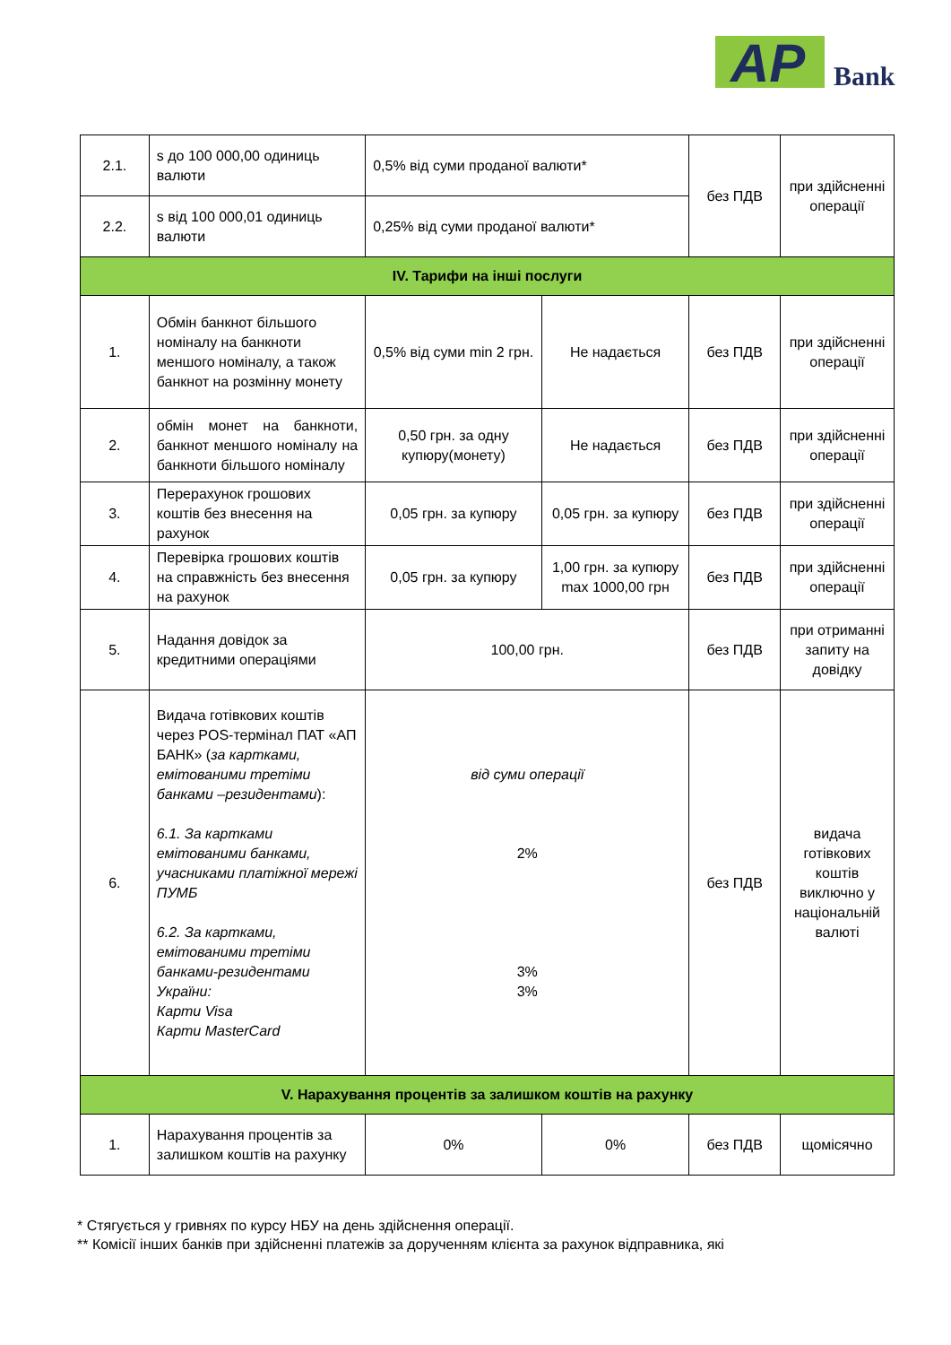AP Bank
| 2.1. | s до 100 000,00 одиниць валюти | 0,5% від суми проданої валюти* | | без ПДВ | при здійсненні операції |
| 2.2. | s від 100 000,01 одиниць валюти | 0,25% від суми проданої валюти* | | | |
| IV. Тарифи на інші послуги | | | | | |
| 1. | Обмін банкнот більшого номіналу на банкноти меншого номіналу, а також банкнот на розмінну монету | 0,5% від суми min 2 грн. | Не надається | без ПДВ | при здійсненні операції |
| 2. | обмін монет на банкноти, банкнот меншого номіналу на банкноти більшого номіналу | 0,50 грн. за одну купюру(монету) | Не надається | без ПДВ | при здійсненні операції |
| 3. | Перерахунок грошових коштів без внесення на рахунок | 0,05 грн. за купюру | 0,05 грн. за купюру | без ПДВ | при здійсненні операції |
| 4. | Перевірка грошових коштів на справжність без внесення на рахунок | 0,05 грн. за купюру | 1,00 грн. за купюру max 1000,00 грн | без ПДВ | при здійсненні операції |
| 5. | Надання довідок за кредитними операціями | 100,00 грн. | | без ПДВ | при отриманні запиту на довідку |
| 6. | Видача готівкових коштів через POS-термінал ПАТ «АП БАНК» ( за картками, емітованими третіми банками –резидентами ): 6.1. За картками емітованими банками, учасниками платіжної мережі ПУМБ 6.2. За картками, емітованими третіми банками-резидентами України: Карти Visa Карти MasterCard | від суми операції 2% 3% 3% | | без ПДВ | видача готівкових коштів виключно у національній валюті |
| V. Нарахування процентів за залишком коштів на рахунку | | | | | |
| 1. | Нарахування процентів за залишком коштів на рахунку | 0% | 0% | без ПДВ | щомісячно |
* Стягується у гривнях по курсу НБУ на день здійснення операції.
** Комісії інших банків при здійсненні платежів за дорученням клієнта за рахунок відправника, які